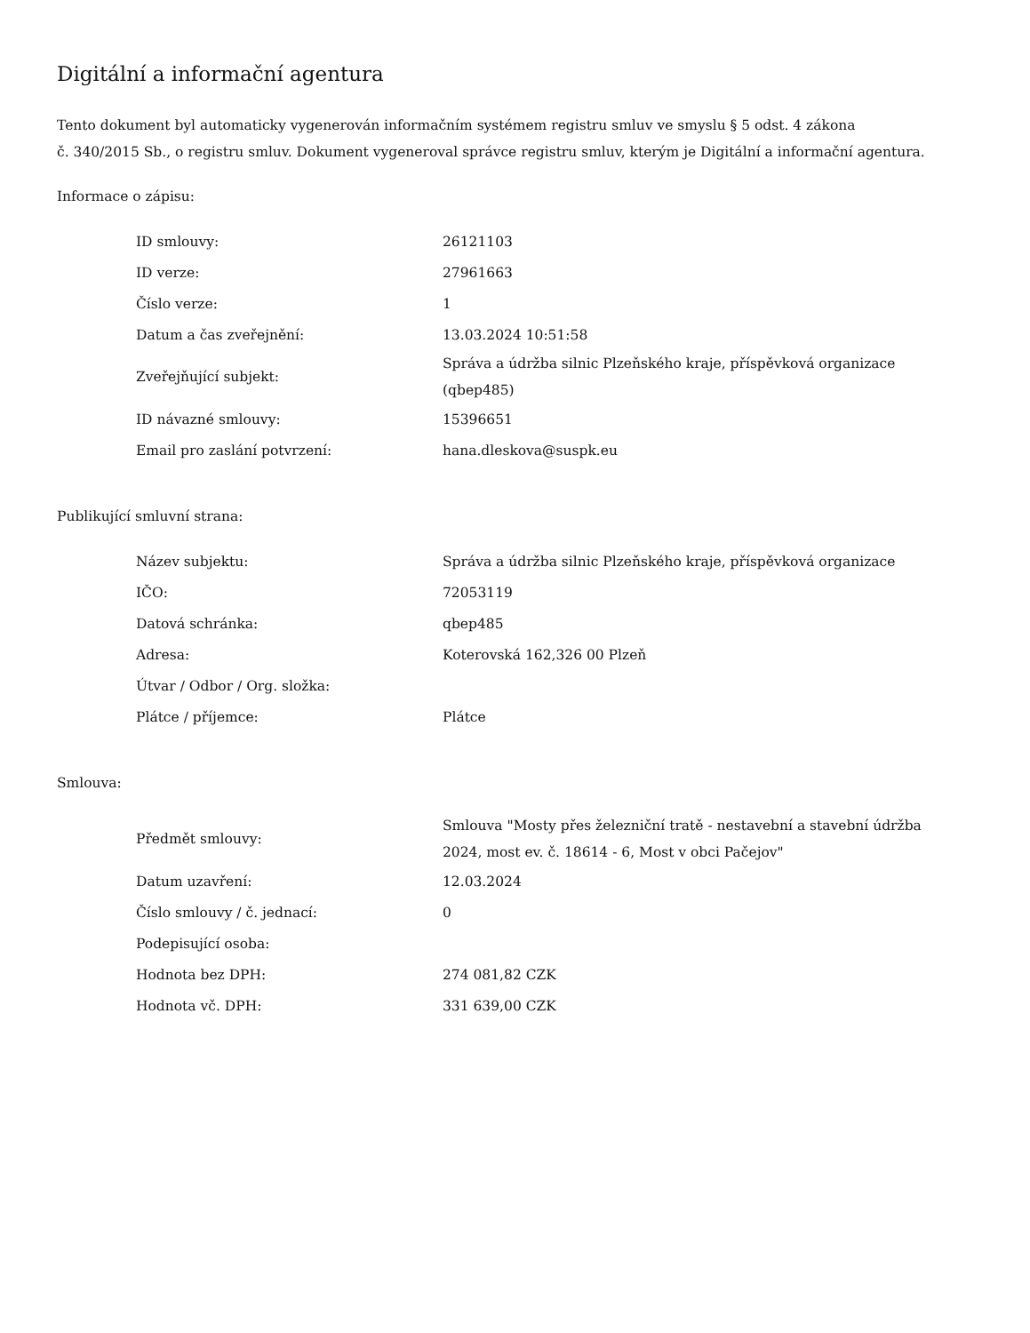Digitální a informační agentura
Tento dokument byl automaticky vygenerován informačním systémem registru smluv ve smyslu § 5 odst. 4 zákona
č. 340/2015 Sb., o registru smluv. Dokument vygeneroval správce registru smluv, kterým je Digitální a informační agentura.
Informace o zápisu:
| ID smlouvy: | 26121103 |
| ID verze: | 27961663 |
| Číslo verze: | 1 |
| Datum a čas zveřejnění: | 13.03.2024 10:51:58 |
| Zveřejňující subjekt: | Správa a údržba silnic Plzeňského kraje, příspěvková organizace (qbep485) |
| ID návazné smlouvy: | 15396651 |
| Email pro zaslání potvrzení: | hana.dleskova@suspk.eu |
Publikující smluvní strana:
| Název subjektu: | Správa a údržba silnic Plzeňského kraje, příspěvková organizace |
| IČO: | 72053119 |
| Datová schránka: | qbep485 |
| Adresa: | Koterovská 162,326 00 Plzeň |
| Útvar / Odbor / Org. složka: | |
| Plátce / příjemce: | Plátce |
Smlouva:
| Předmět smlouvy: | Smlouva "Mosty přes železniční tratě - nestavební a stavební údržba 2024, most ev. č. 18614 - 6, Most v obci Pačejov" |
| Datum uzavření: | 12.03.2024 |
| Číslo smlouvy / č. jednací: | 0 |
| Podepisující osoba: | |
| Hodnota bez DPH: | 274 081,82 CZK |
| Hodnota vč. DPH: | 331 639,00 CZK |